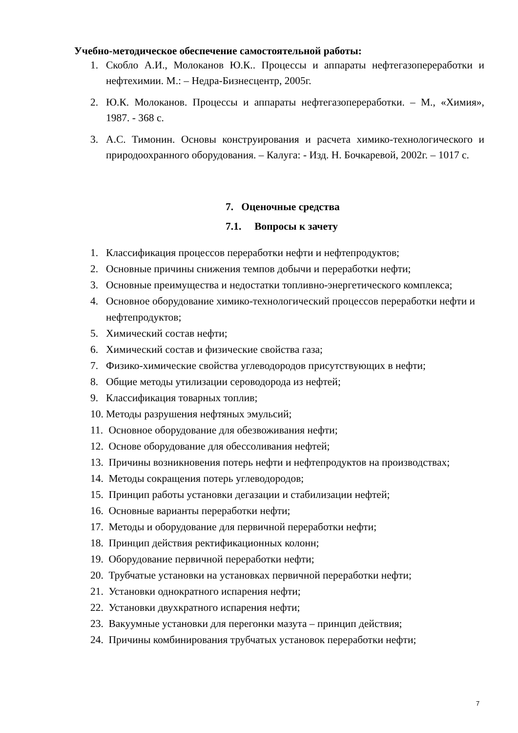Учебно-методическое обеспечение самостоятельной работы:
1. Скобло А.И., Молоканов Ю.К.. Процессы и аппараты нефтегазопереработки и нефтехимии. М.: – Недра-Бизнесцентр, 2005г.
2. Ю.К. Молоканов. Процессы и аппараты нефтегазопереработки. – М., «Химия», 1987. - 368 с.
3. А.С. Тимонин. Основы конструирования и расчета химико-технологического и природоохранного оборудования. – Калуга: - Изд. Н. Бочкаревой, 2002г. – 1017 с.
7. Оценочные средства
7.1. Вопросы к зачету
1. Классификация процессов переработки нефти и нефтепродуктов;
2. Основные причины снижения темпов добычи и переработки нефти;
3. Основные преимущества и недостатки топливно-энергетического комплекса;
4. Основное оборудование химико-технологический процессов переработки нефти и нефтепродуктов;
5. Химический состав нефти;
6. Химический состав и физические свойства газа;
7. Физико-химические свойства углеводородов присутствующих в нефти;
8. Общие методы утилизации сероводорода из нефтей;
9. Классификация товарных топлив;
10. Методы разрушения нефтяных эмульсий;
11. Основное оборудование для обезвоживания нефти;
12. Основе оборудование для обессоливания нефтей;
13. Причины возникновения потерь нефти и нефтепродуктов на производствах;
14. Методы сокращения потерь углеводородов;
15. Принцип работы установки дегазации и стабилизации нефтей;
16. Основные варианты переработки нефти;
17. Методы и оборудование для первичной переработки нефти;
18. Принцип действия ректификационных колонн;
19. Оборудование первичной переработки нефти;
20. Трубчатые установки на установках первичной переработки нефти;
21. Установки однократного испарения нефти;
22. Установки двухкратного испарения нефти;
23. Вакуумные установки для перегонки мазута – принцип действия;
24. Причины комбинирования трубчатых установок переработки нефти;
7